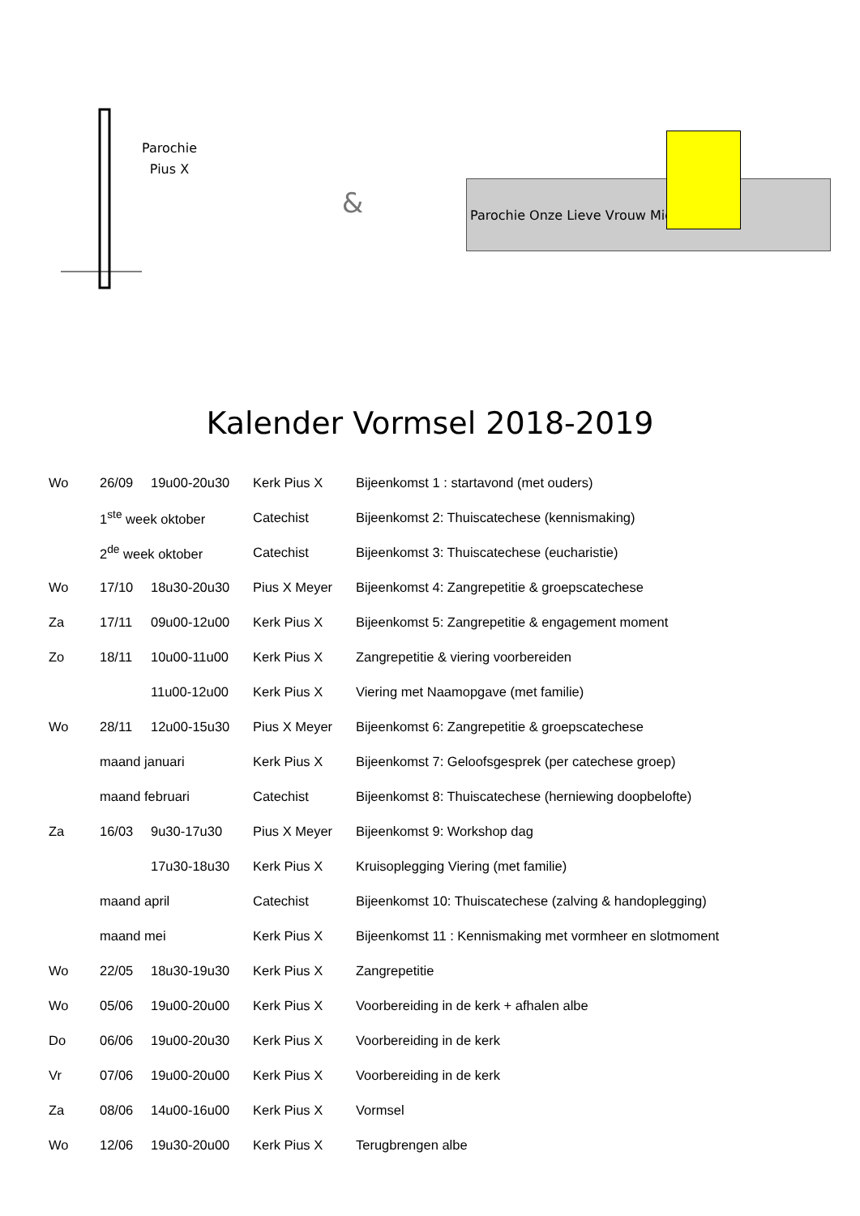Parochie
Pius X
&
Parochie Onze Lieve Vrouw Middelares
Kalender Vormsel 2018-2019
| Wo | 26/09 | 19u00-20u30 | Kerk Pius X | Bijeenkomst 1 : startavond (met ouders) |
| | 1<sup>ste</sup> week oktober | | Catechist | Bijeenkomst 2: Thuiscatechese (kennismaking) |
| | 2<sup>de</sup> week oktober | | Catechist | Bijeenkomst 3: Thuiscatechese (eucharistie) |
| Wo | 17/10 | 18u30-20u30 | Pius X Meyer | Bijeenkomst 4: Zangrepetitie & groepscatechese |
| Za | 17/11 | 09u00-12u00 | Kerk Pius X | Bijeenkomst 5: Zangrepetitie & engagement moment |
| Zo | 18/11 | 10u00-11u00 | Kerk Pius X | Zangrepetitie & viering voorbereiden |
| | | 11u00-12u00 | Kerk Pius X | Viering met Naamopgave (met familie) |
| Wo | 28/11 | 12u00-15u30 | Pius X Meyer | Bijeenkomst 6: Zangrepetitie & groepscatechese |
| | maand januari | | Kerk Pius X | Bijeenkomst 7: Geloofsgesprek (per catechese groep) |
| | maand februari | | Catechist | Bijeenkomst 8: Thuiscatechese (herniewing doopbelofte) |
| Za | 16/03 | 9u30-17u30 | Pius X Meyer | Bijeenkomst 9: Workshop dag |
| | | 17u30-18u30 | Kerk Pius X | Kruisoplegging Viering (met familie) |
| | maand april | | Catechist | Bijeenkomst 10: Thuiscatechese (zalving & handoplegging) |
| | maand mei | | Kerk Pius X | Bijeenkomst 11 : Kennismaking met vormheer en slotmoment |
| Wo | 22/05 | 18u30-19u30 | Kerk Pius X | Zangrepetitie |
| Wo | 05/06 | 19u00-20u00 | Kerk Pius X | Voorbereiding in de kerk + afhalen albe |
| Do | 06/06 | 19u00-20u30 | Kerk Pius X | Voorbereiding in de kerk |
| Vr | 07/06 | 19u00-20u00 | Kerk Pius X | Voorbereiding in de kerk |
| Za | 08/06 | 14u00-16u00 | Kerk Pius X | Vormsel |
| Wo | 12/06 | 19u30-20u00 | Kerk Pius X | Terugbrengen albe |